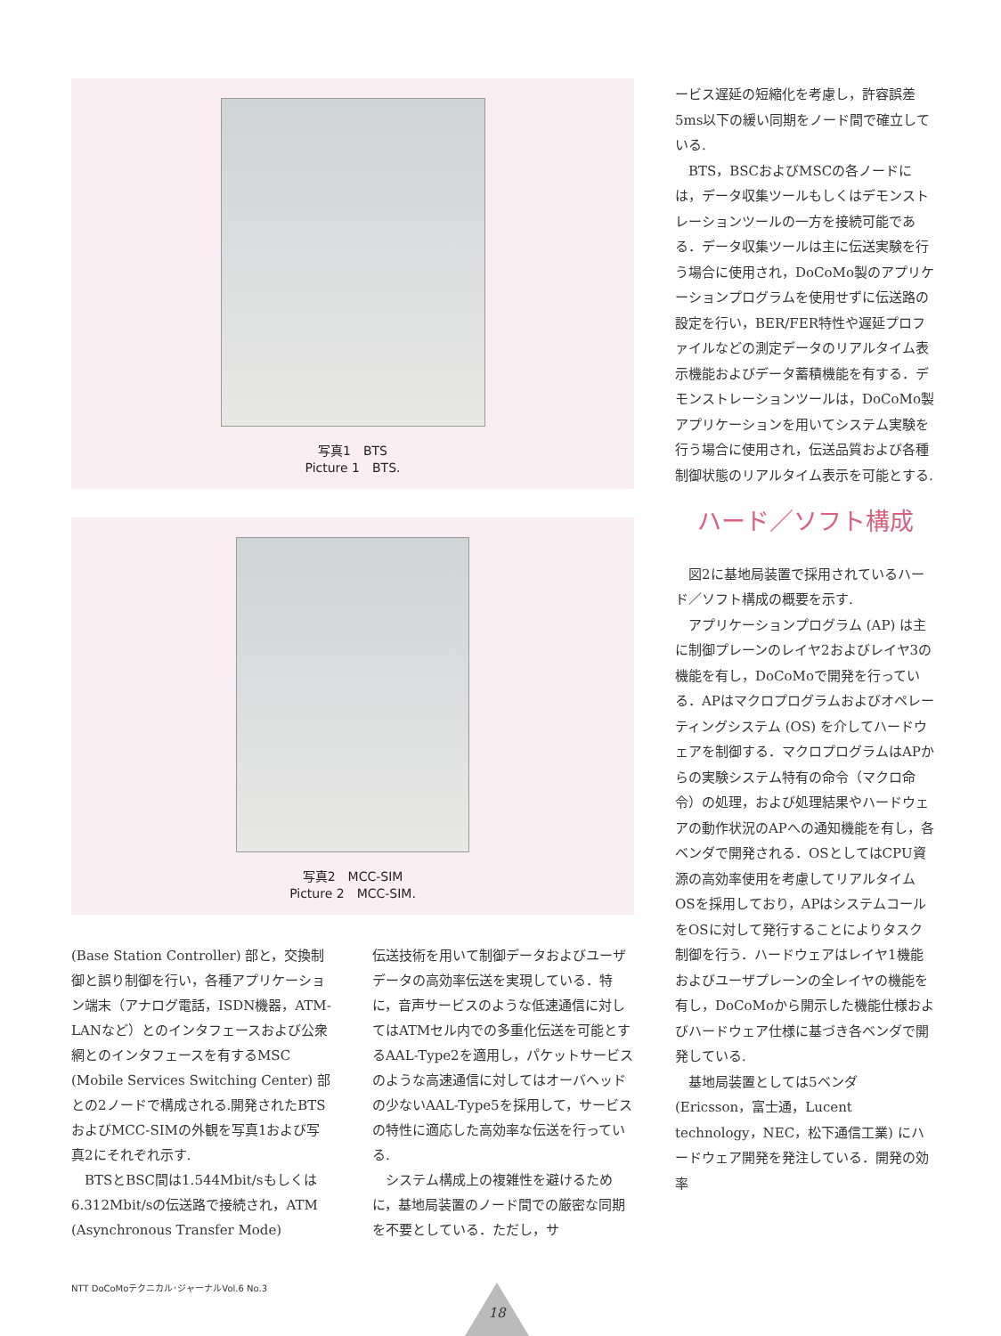写真1　BTS
Picture 1　BTS.
写真2　MCC-SIM
Picture 2　MCC-SIM.
(Base Station Controller) 部と，交換制御と誤り制御を行い，各種アプリケーション端末（アナログ電話，ISDN機器，ATM-LANなど）とのインタフェースおよび公衆網とのインタフェースを有するMSC (Mobile Services Switching Center) 部との2ノードで構成される.開発されたBTSおよびMCC-SIMの外観を写真1および写真2にそれぞれ示す.
BTSとBSC間は1.544Mbit/sもしくは6.312Mbit/sの伝送路で接続され，ATM (Asynchronous Transfer Mode)
伝送技術を用いて制御データおよびユーザデータの高効率伝送を実現している．特に，音声サービスのような低速通信に対してはATMセル内での多重化伝送を可能とするAAL-Type2を適用し，パケットサービスのような高速通信に対してはオーバヘッドの少ないAAL-Type5を採用して，サービスの特性に適応した高効率な伝送を行っている.
システム構成上の複雑性を避けるために，基地局装置のノード間での厳密な同期を不要としている．ただし，サ
ービス遅延の短縮化を考慮し，許容誤差5ms以下の緩い同期をノード間で確立している.
BTS，BSCおよびMSCの各ノードには，データ収集ツールもしくはデモンストレーションツールの一方を接続可能である．データ収集ツールは主に伝送実験を行う場合に使用され，DoCoMo製のアプリケーションプログラムを使用せずに伝送路の設定を行い，BER/FER特性や遅延プロファイルなどの測定データのリアルタイム表示機能およびデータ蓄積機能を有する．デモンストレーションツールは，DoCoMo製アプリケーションを用いてシステム実験を行う場合に使用され，伝送品質および各種制御状態のリアルタイム表示を可能とする.
ハード／ソフト構成
図2に基地局装置で採用されているハード／ソフト構成の概要を示す.
アプリケーションプログラム (AP) は主に制御プレーンのレイヤ2およびレイヤ3の機能を有し，DoCoMoで開発を行っている．APはマクロプログラムおよびオペレーティングシステム (OS) を介してハードウェアを制御する．マクロプログラムはAPからの実験システム特有の命令（マクロ命令）の処理，および処理結果やハードウェアの動作状況のAPへの通知機能を有し，各ベンダで開発される．OSとしてはCPU資源の高効率使用を考慮してリアルタイムOSを採用しており，APはシステムコールをOSに対して発行することによりタスク制御を行う．ハードウェアはレイヤ1機能およびユーザプレーンの全レイヤの機能を有し，DoCoMoから開示した機能仕様およびハードウェア仕様に基づき各ベンダで開発している.
基地局装置としては5ベンダ (Ericsson，富士通，Lucent technology，NEC，松下通信工業) にハードウェア開発を発注している．開発の効率
NTT DoCoMoテクニカル･ジャーナルVol.6 No.3
18